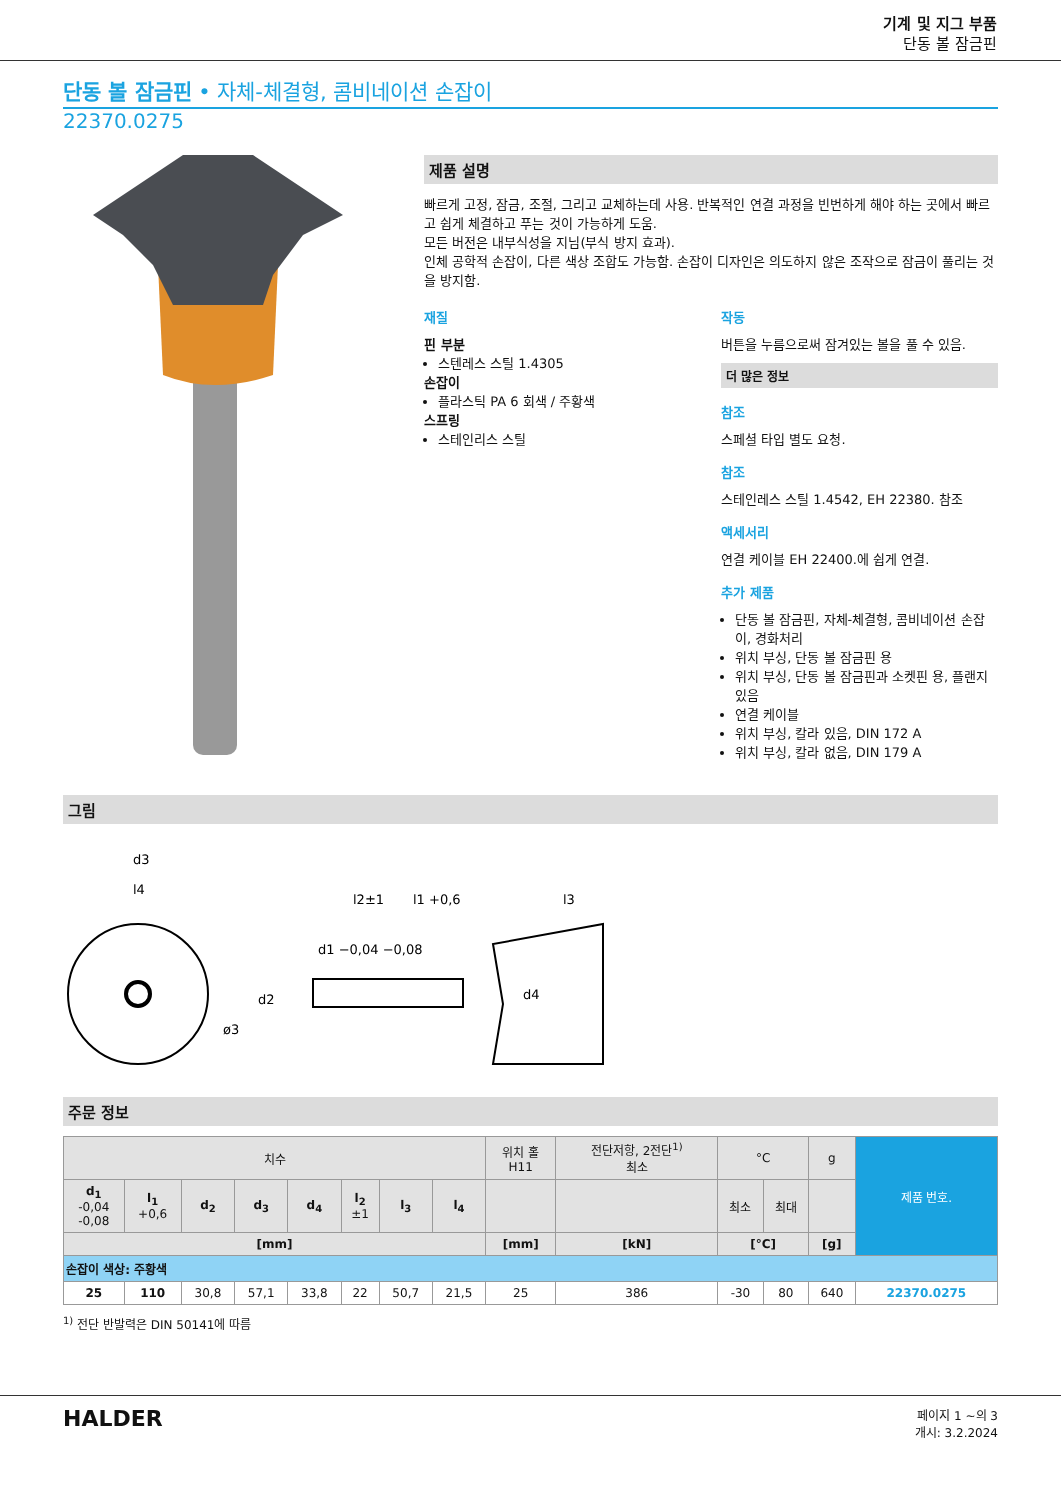기계 및 지그 부품
단동 볼 잠금핀
단동 볼 잠금핀 • 자체-체결형, 콤비네이션 손잡이
22370.0275
제품 설명
빠르게 고정, 잠금, 조절, 그리고 교체하는데 사용. 반복적인 연결 과정을 빈번하게 해야 하는 곳에서 빠르고 쉽게 체결하고 푸는 것이 가능하게 도움.
모든 버전은 내부식성을 지님(부식 방지 효과).
인체 공학적 손잡이, 다른 색상 조합도 가능함. 손잡이 디자인은 의도하지 않은 조작으로 잠금이 풀리는 것을 방지함.
재질
핀 부분
스텐레스 스틸 1.4305
손잡이
플라스틱 PA 6 회색 / 주황색
스프링
스테인리스 스틸
작동
버튼을 누름으로써 잠겨있는 볼을 풀 수 있음.
더 많은 정보
참조
스페셜 타입 별도 요청.
참조
스테인레스 스틸 1.4542, EH 22380. 참조
액세서리
연결 케이블 EH 22400.에 쉽게 연결.
추가 제품
단동 볼 잠금핀, 자체-체결형, 콤비네이션 손잡이, 경화처리
위치 부싱, 단동 볼 잠금핀 용
위치 부싱, 단동 볼 잠금핀과 소켓핀 용, 플랜지 있음
연결 케이블
위치 부싱, 칼라 있음, DIN 172 A
위치 부싱, 칼라 없음, DIN 179 A
그림
d3
l4
l2±1
l1 +0,6
l3
d2
d1 −0,04 −0,08
d4
ø3
주문 정보
| 치수 | | | | | | | | 위치 홀 H11 | 전단저항, 2전단<sup>1)</sup> 최소 | °C | | g | 제품 번호. |
| --- | --- | --- | --- | --- | --- | --- | --- | --- | --- | --- | --- | --- | --- |
| d<sub>1</sub> -0,04 -0,08 | l<sub>1</sub> +0,6 | d<sub>2</sub> | d<sub>3</sub> | d<sub>4</sub> | l<sub>2</sub> ±1 | l<sub>3</sub> | l<sub>4</sub> | | | 최소 | 최대 | | |
| [mm] | | | | | | | | [mm] | [kN] | [°C] | | [g] | |
| 손잡이 색상: 주황색 | | | | | | | | | | | | | |
| 25 | 110 | 30,8 | 57,1 | 33,8 | 22 | 50,7 | 21,5 | 25 | 386 | -30 | 80 | 640 | 22370.0275 |
<sup>1)</sup> 전단 반발력은 DIN 50141에 따름
HALDER
페이지 1 ~의 3
개시: 3.2.2024